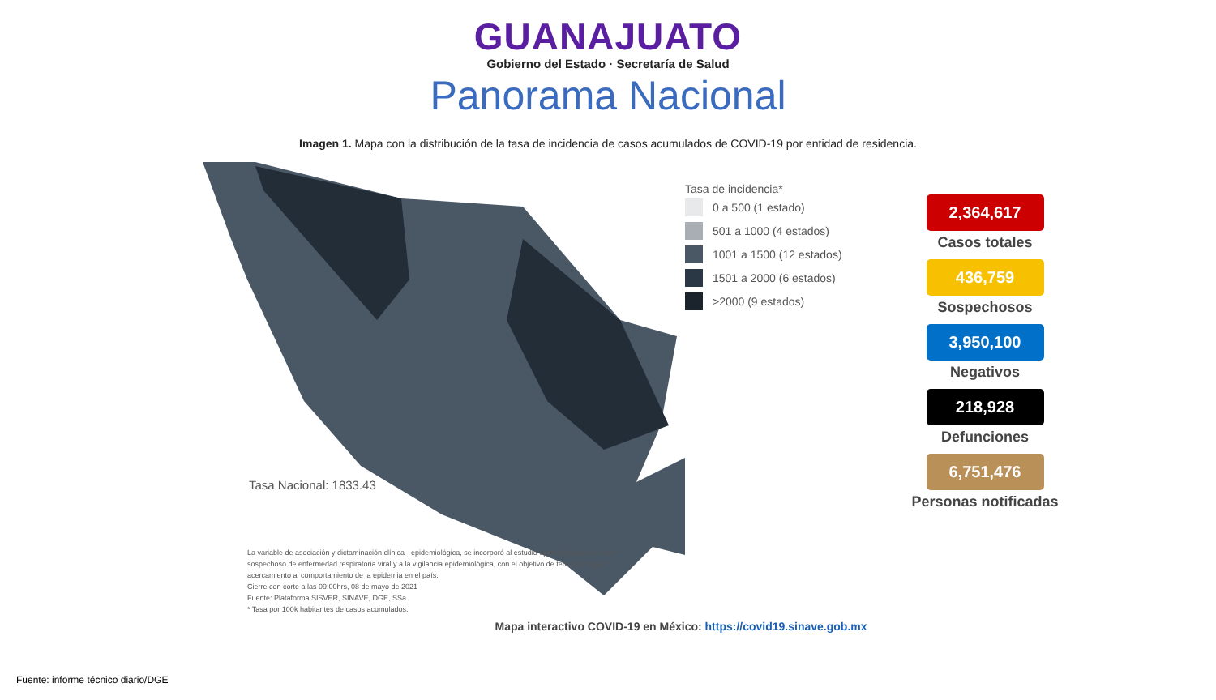GUANAJUATO
Gobierno del Estado · Secretaría de Salud
Panorama Nacional
Imagen 1. Mapa con la distribución de la tasa de incidencia de casos acumulados de COVID-19 por entidad de residencia.
Tasa Nacional: 1833.43
La variable de asociación y dictaminación clínica - epidemiológica, se incorporó al estudio epidemiológico de caso sospechoso de enfermedad respiratoria viral y a la vigilancia epidemiológica, con el objetivo de tener un mejor acercamiento al comportamiento de la epidemia en el país.
Cierre con corte a las 09:00hrs, 08 de mayo de 2021
Fuente: Plataforma SISVER, SINAVE, DGE, SSa.
* Tasa por 100k habitantes de casos acumulados.
Tasa de incidencia*
0 a 500 (1 estado)
501 a 1000 (4 estados)
1001 a 1500 (12 estados)
1501 a 2000 (6 estados)
>2000 (9 estados)
2,364,617
Casos totales
436,759
Sospechosos
3,950,100
Negativos
218,928
Defunciones
6,751,476
Personas notificadas
Mapa interactivo COVID-19 en México: https://covid19.sinave.gob.mx
Fuente: informe técnico diario/DGE